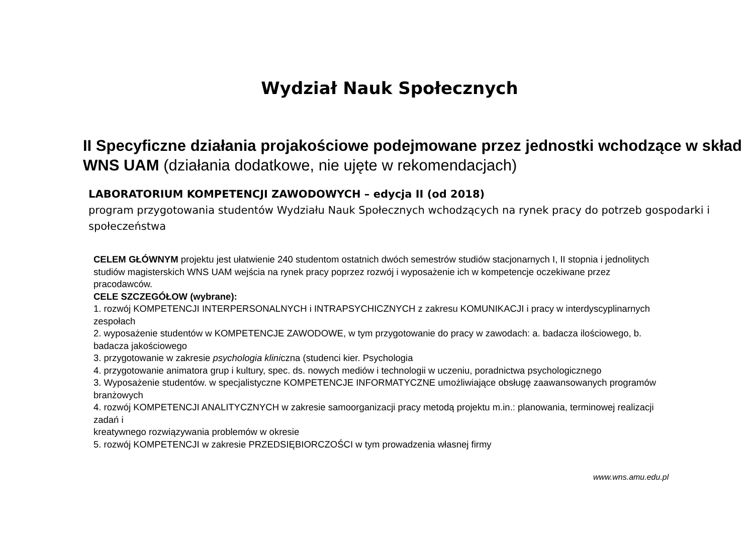Wydział Nauk Społecznych
II Specyficzne działania projakościowe podejmowane przez jednostki wchodzące w skład WNS UAM (działania dodatkowe, nie ujęte w rekomendacjach)
LABORATORIUM KOMPETENCJI ZAWODOWYCH – edycja II (od 2018)
program przygotowania studentów Wydziału Nauk Społecznych wchodzących na rynek pracy do potrzeb gospodarki i społeczeństwa
CELEM GŁÓWNYM projektu jest ułatwienie 240 studentom ostatnich dwóch semestrów studiów stacjonarnych I, II stopnia i jednolitych studiów magisterskich WNS UAM wejścia na rynek pracy poprzez rozwój i wyposażenie ich w kompetencje oczekiwane przez pracodawców.
CELE SZCZEGÓŁOW (wybrane):
1. rozwój KOMPETENCJI INTERPERSONALNYCH i INTRAPSYCHICZNYCH z zakresu KOMUNIKACJI i pracy w interdyscyplinarnych zespołach
2. wyposażenie studentów w KOMPETENCJE ZAWODOWE, w tym przygotowanie do pracy w zawodach: a. badacza ilościowego, b. badacza jakościowego
3. przygotowanie w zakresie psychologia kliniczna (studenci kier. Psychologia
4. przygotowanie animatora grup i kultury, spec. ds. nowych mediów i technologii w uczeniu, poradnictwa psychologicznego
3. Wyposażenie studentów. w specjalistyczne KOMPETENCJE INFORMATYCZNE umożliwiające obsługę zaawansowanych programów branżowych
4. rozwój KOMPETENCJI ANALITYCZNYCH w zakresie samoorganizacji pracy metodą projektu m.in.: planowania, terminowej realizacji zadań i
kreatywnego rozwiązywania problemów w okresie
5. rozwój KOMPETENCJI w zakresie PRZEDSIĘBIORCZOŚCI w tym prowadzenia własnej firmy
www.wns.amu.edu.pl